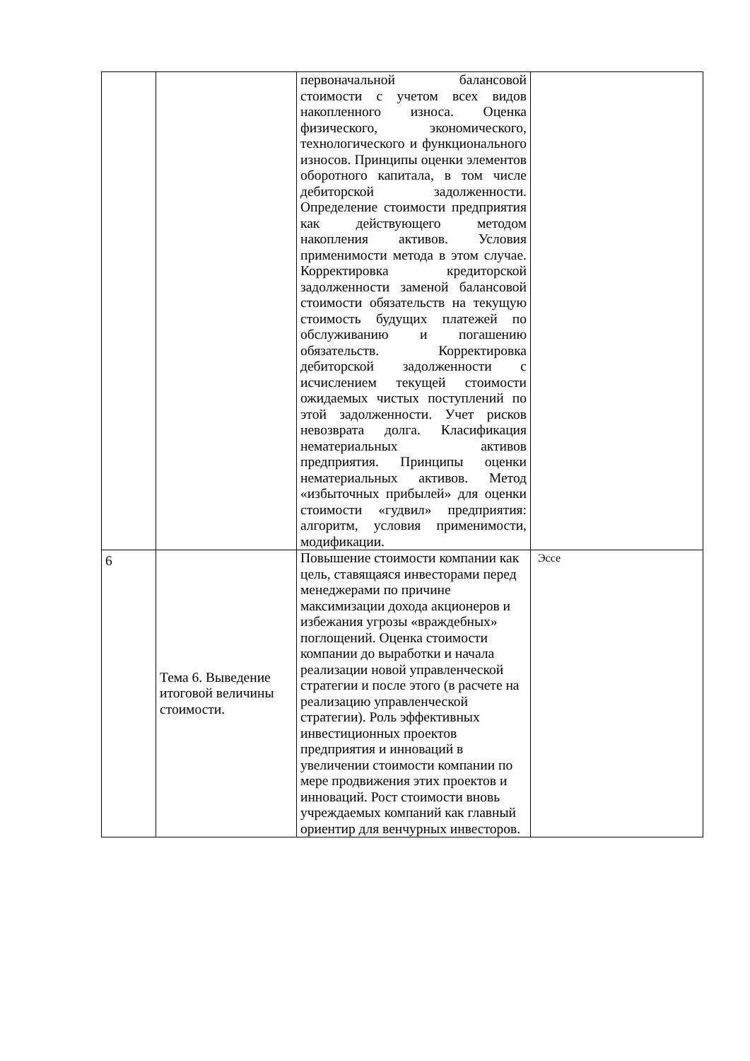| | | первоначальной балансовой стоимости с учетом всех видов накопленного износа. Оценка физического, экономического, технологического и функционального износов. Принципы оценки элементов оборотного капитала, в том числе дебиторской задолженности. Определение стоимости предприятия как действующего методом накопления активов. Условия применимости метода в этом случае. Корректировка кредиторской задолженности заменой балансовой стоимости обязательств на текущую стоимость будущих платежей по обслуживанию и погашению обязательств. Корректировка дебиторской задолженности с исчислением текущей стоимости ожидаемых чистых поступлений по этой задолженности. Учет рисков невозврата долга. Класификация нематериальных активов предприятия. Принципы оценки нематериальных активов. Метод «избыточных прибылей» для оценки стоимости «гудвил» предприятия: алгоритм, условия применимости, модификации. | |
| 6 | Тема 6. Выведение итоговой величины стоимости. | Повышение стоимости компании как цель, ставящаяся инвесторами перед менеджерами по причине максимизации дохода акционеров и избежания угрозы «враждебных» поглощений. Оценка стоимости компании до выработки и начала реализации новой управленческой стратегии и после этого (в расчете на реализацию управленческой стратегии). Роль эффективных инвестиционных проектов предприятия и инноваций в увеличении стоимости компании по мере продвижения этих проектов и инноваций. Рост стоимости вновь учреждаемых компаний как главный ориентир для венчурных инвесторов. | Эссе |